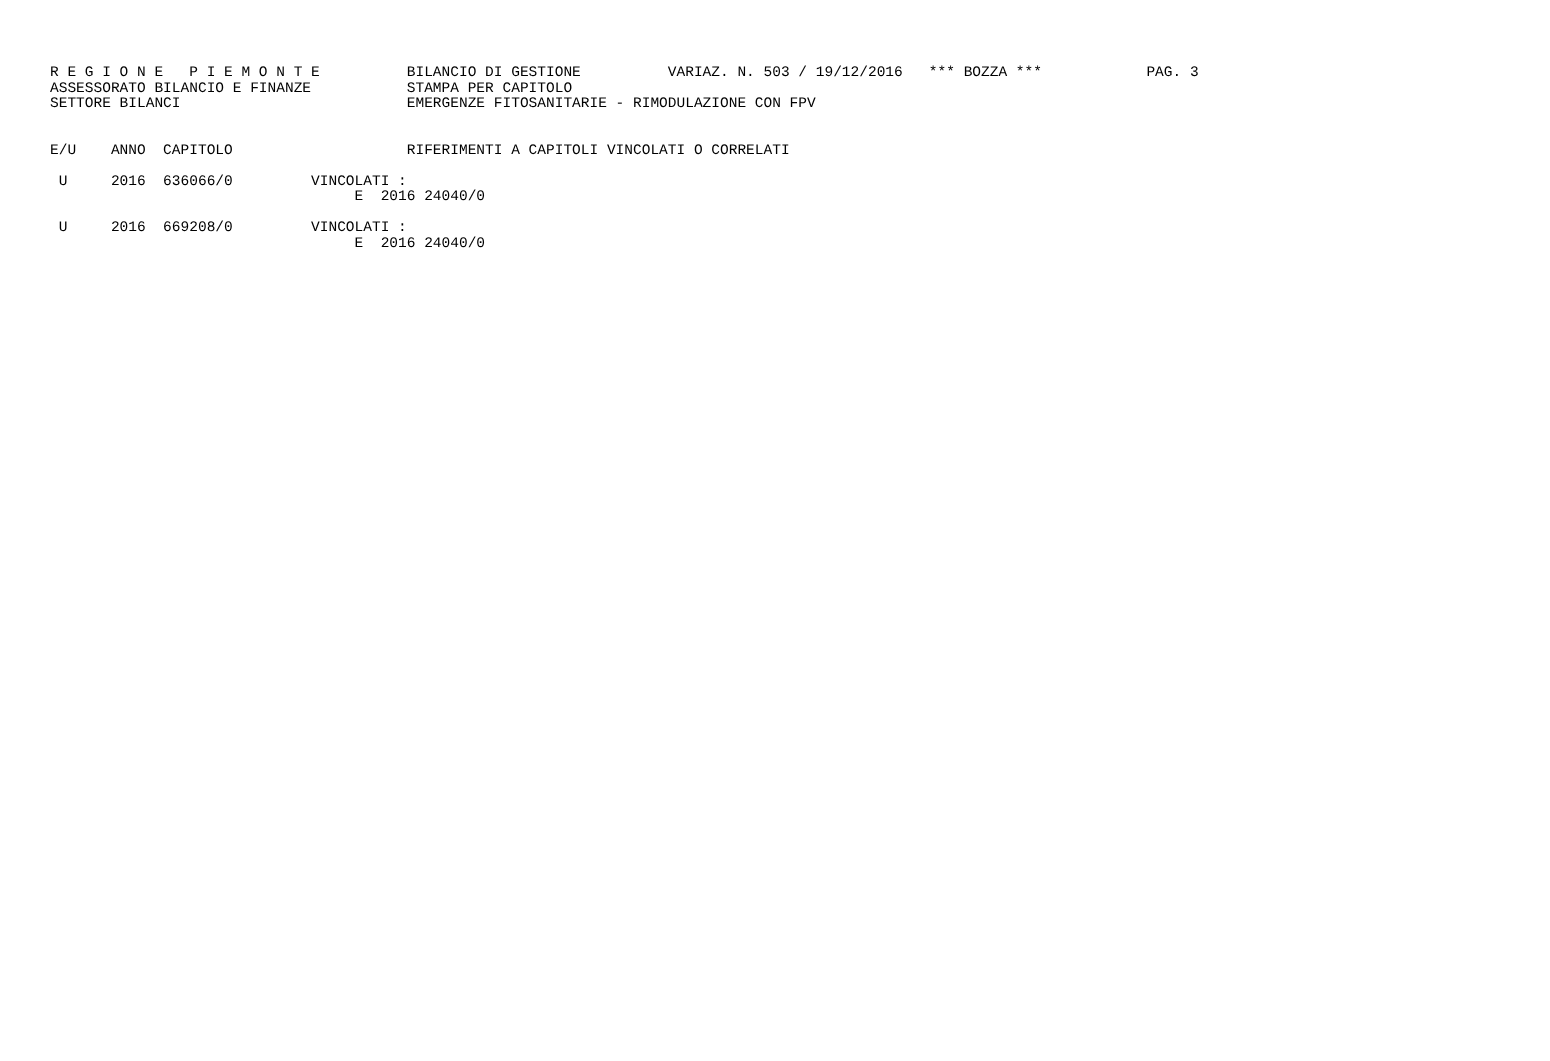R E G I O N E   P I E M O N T E          BILANCIO DI GESTIONE          VARIAZ. N. 503 / 19/12/2016   *** BOZZA ***            PAG. 3
ASSESSORATO BILANCIO E FINANZE           STAMPA PER CAPITOLO
SETTORE BILANCI                          EMERGENZE FITOSANITARIE - RIMODULAZIONE CON FPV


E/U    ANNO  CAPITOLO                    RIFERIMENTI A CAPITOLI VINCOLATI O CORRELATI

 U     2016  636066/0         VINCOLATI :
                                   E  2016 24040/0

 U     2016  669208/0         VINCOLATI :
                                   E  2016 24040/0